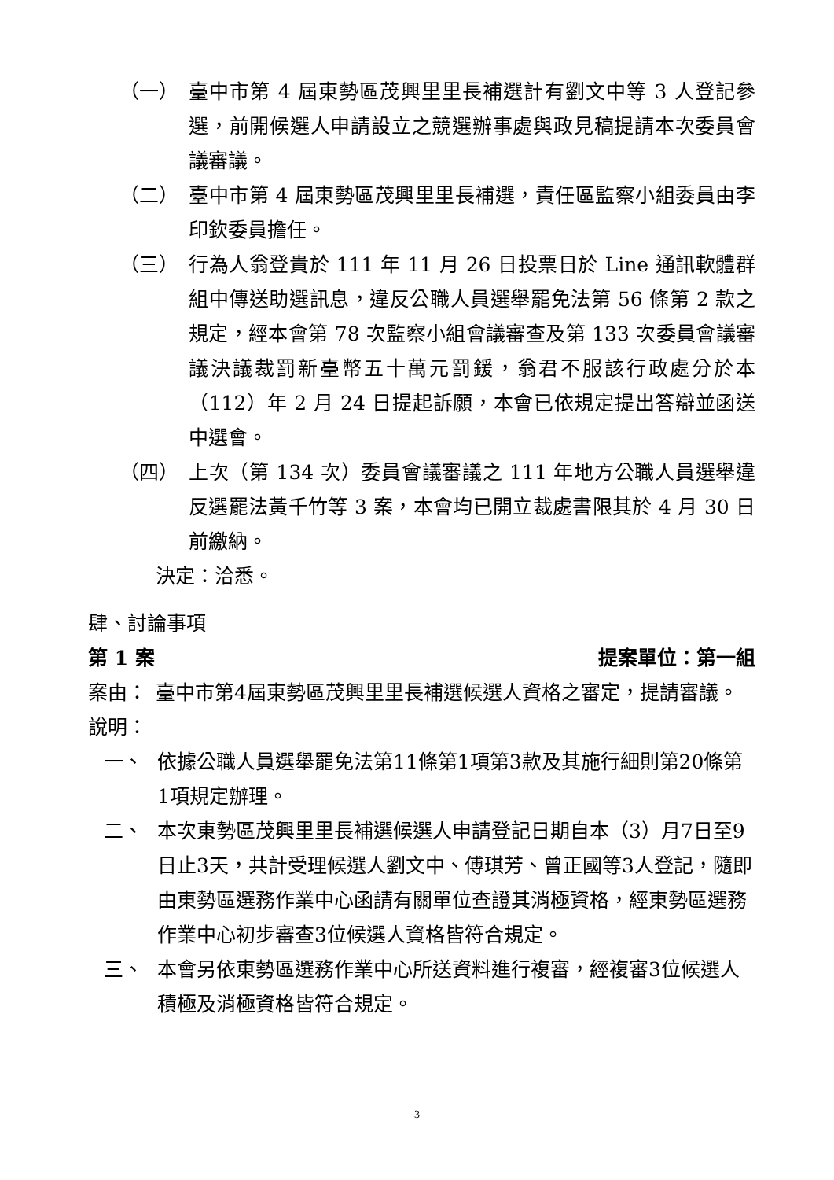（一） 臺中市第 4 屆東勢區茂興里里長補選計有劉文中等 3 人登記參選，前開候選人申請設立之競選辦事處與政見稿提請本次委員會議審議。
（二） 臺中市第 4 屆東勢區茂興里里長補選，責任區監察小組委員由李印欽委員擔任。
（三） 行為人翁登貴於 111 年 11 月 26 日投票日於 Line 通訊軟體群組中傳送助選訊息，違反公職人員選舉罷免法第 56 條第 2 款之規定，經本會第 78 次監察小組會議審查及第 133 次委員會議審議決議裁罰新臺幣五十萬元罰鍰，翁君不服該行政處分於本（112）年 2 月 24 日提起訴願，本會已依規定提出答辯並函送中選會。
（四） 上次（第 134 次）委員會議審議之 111 年地方公職人員選舉違反選罷法黃千竹等 3 案，本會均已開立裁處書限其於 4 月 30 日前繳納。
決定：洽悉。
肆、討論事項
第 1 案 提案單位：第一組
案由： 臺中市第4屆東勢區茂興里里長補選候選人資格之審定，提請審議。
說明：
一、 依據公職人員選舉罷免法第11條第1項第3款及其施行細則第20條第1項規定辦理。
二、 本次東勢區茂興里里長補選候選人申請登記日期自本（3）月7日至9日止3天，共計受理候選人劉文中、傅琪芳、曾正國等3人登記，隨即由東勢區選務作業中心函請有關單位查證其消極資格，經東勢區選務作業中心初步審查3位候選人資格皆符合規定。
三、 本會另依東勢區選務作業中心所送資料進行複審，經複審3位候選人積極及消極資格皆符合規定。
3